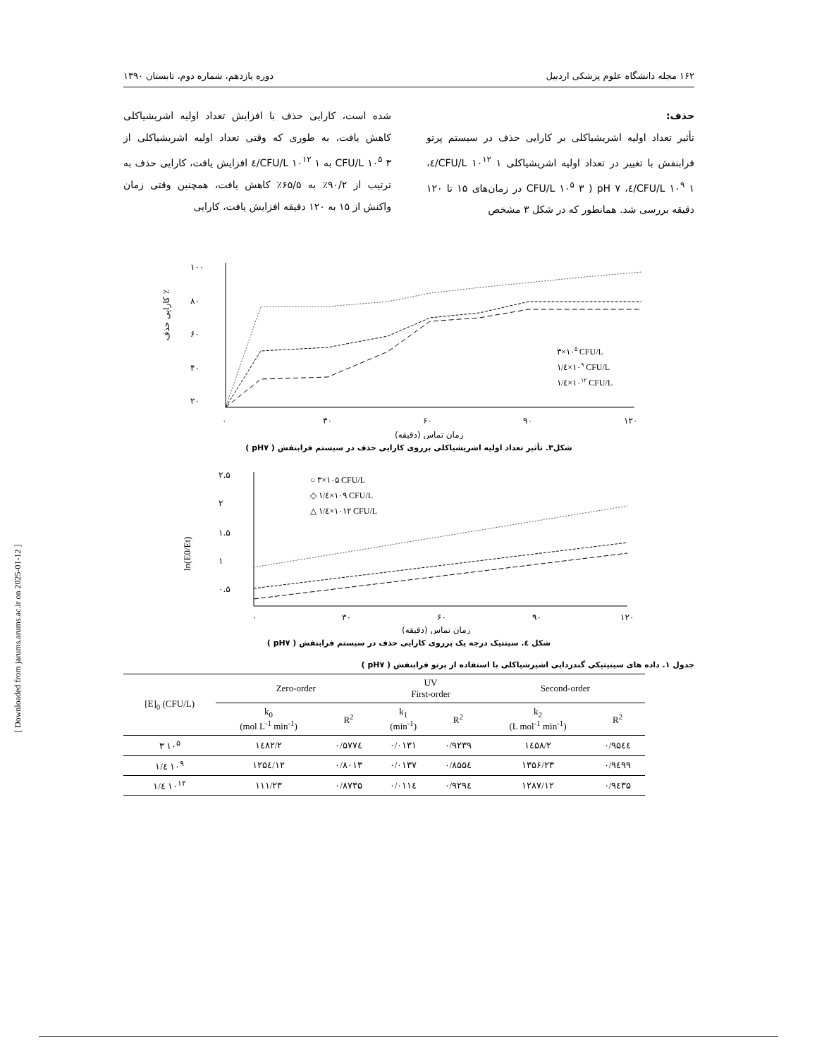۱۶۲ مجله دانشگاه علوم پزشکی اردبیل دوره یازدهم، شماره دوم، تابستان ۱۳۹۰
حذف:
تأثیر تعداد اولیه اشریشیاکلی بر کارایی حذف در سیستم پرتو فرابنفش با تغییر در تعداد اولیه اشریشیاکلی CFU/L ۱۰<sup>۱۲</sup> ۱/٤، CFU/L ۱۰<sup>۹</sup> ۱/٤، CFU/L ۱۰<sup>۵</sup> ۳ ) pH ۷ در زمان‌های ۱۵ تا ۱۲۰ دقیقه بررسی شد. همانطور که در شکل ۳ مشخص
شده است، کارایی حذف با افزایش تعداد اولیه اشریشیاکلی کاهش یافت، به طوری که وقتی تعداد اولیه اشریشیاکلی از CFU/L ۱۰<sup>۵</sup> ۳ به CFU/L ۱۰<sup>۱۲</sup> ۱/٤ افزایش یافت، کارایی حذف به ترتیب از ۹۰/۲٪ به ۶۵/۵٪ کاهش یافت، همچنین وقتی زمان واکنش از ۱۵ به ۱۲۰ دقیقه افزایش یافت، کارایی
۱۰۰
۸۰
۶۰
۴۰
۲۰
۰
۳۰
۶۰
۹۰
۱۲۰
زمان تماس (دقیقه)
کارایی حذف ٪
۳×۱۰۵ CFU/L
۱/٤×۱۰۹ CFU/L
۱/٤×۱۰۱۲ CFU/L
شکل۳. تأثیر تعداد اولیه اشریشیاکلی برروی کارایی حذف در سیستم فرابنفش ( pH۷ )
۲.۵
۲
۱.۵
۱
۰.۵
۰
۳۰
۶۰
۹۰
۱۲۰
زمان تماس (دقیقه)
ln(E0/Et)
○ ۳×۱۰۵ CFU/L
◇ ۱/٤×۱۰۹ CFU/L
△ ۱/٤×۱۰۱۲ CFU/L
شکل ٤. سینتیک درجه یک برروی کارایی حذف در سیستم فرابنفش ( pH۷ )
جدول ۱. داده های سینیتیکی گندزدایی اشیرشیاکلی با استفاده از پرتو فرابنفش ( pH۷ )
| [E]<sub>0</sub> (CFU/L) | Zero-order | | UV First-order | | Second-order | |
| --- | --- | --- | --- | --- | --- | --- |
| | k<sub>0</sub> (mol L<sup>-1</sup> min<sup>-1</sup>) | R<sup>2</sup> | k<sub>1</sub> (min<sup>-1</sup>) | R<sup>2</sup> | k<sub>2</sub> (L mol<sup>-1</sup> min<sup>-1</sup>) | R<sup>2</sup> |
| ۳ ۱۰<sup>۵</sup> | ۱٤۸۲/۲ | ۰/۵۷۷٤ | ۰/۰۱۳۱ | ۰/۹۲۳۹ | ۱٤۵۸/۲ | ۰/۹۵٤٤ |
| ۱/٤ ۱۰<sup>۹</sup> | ۱۲۵٤/۱۲ | ۰/۸۰۱۳ | ۰/۰۱۳۷ | ۰/۸۵۵٤ | ۱۳۵۶/۲۳ | ۰/۹٤۹۹ |
| ۱/٤ ۱۰<sup>۱۲</sup> | ۱۱۱/۲۳ | ۰/۸۷۳۵ | ۰/۰۱۱٤ | ۰/۹۲۹٤ | ۱۲۸۷/۱۲ | ۰/۹٤۳۵ |
[ Downloaded from jarums.arums.ac.ir on 2025-01-12 ]